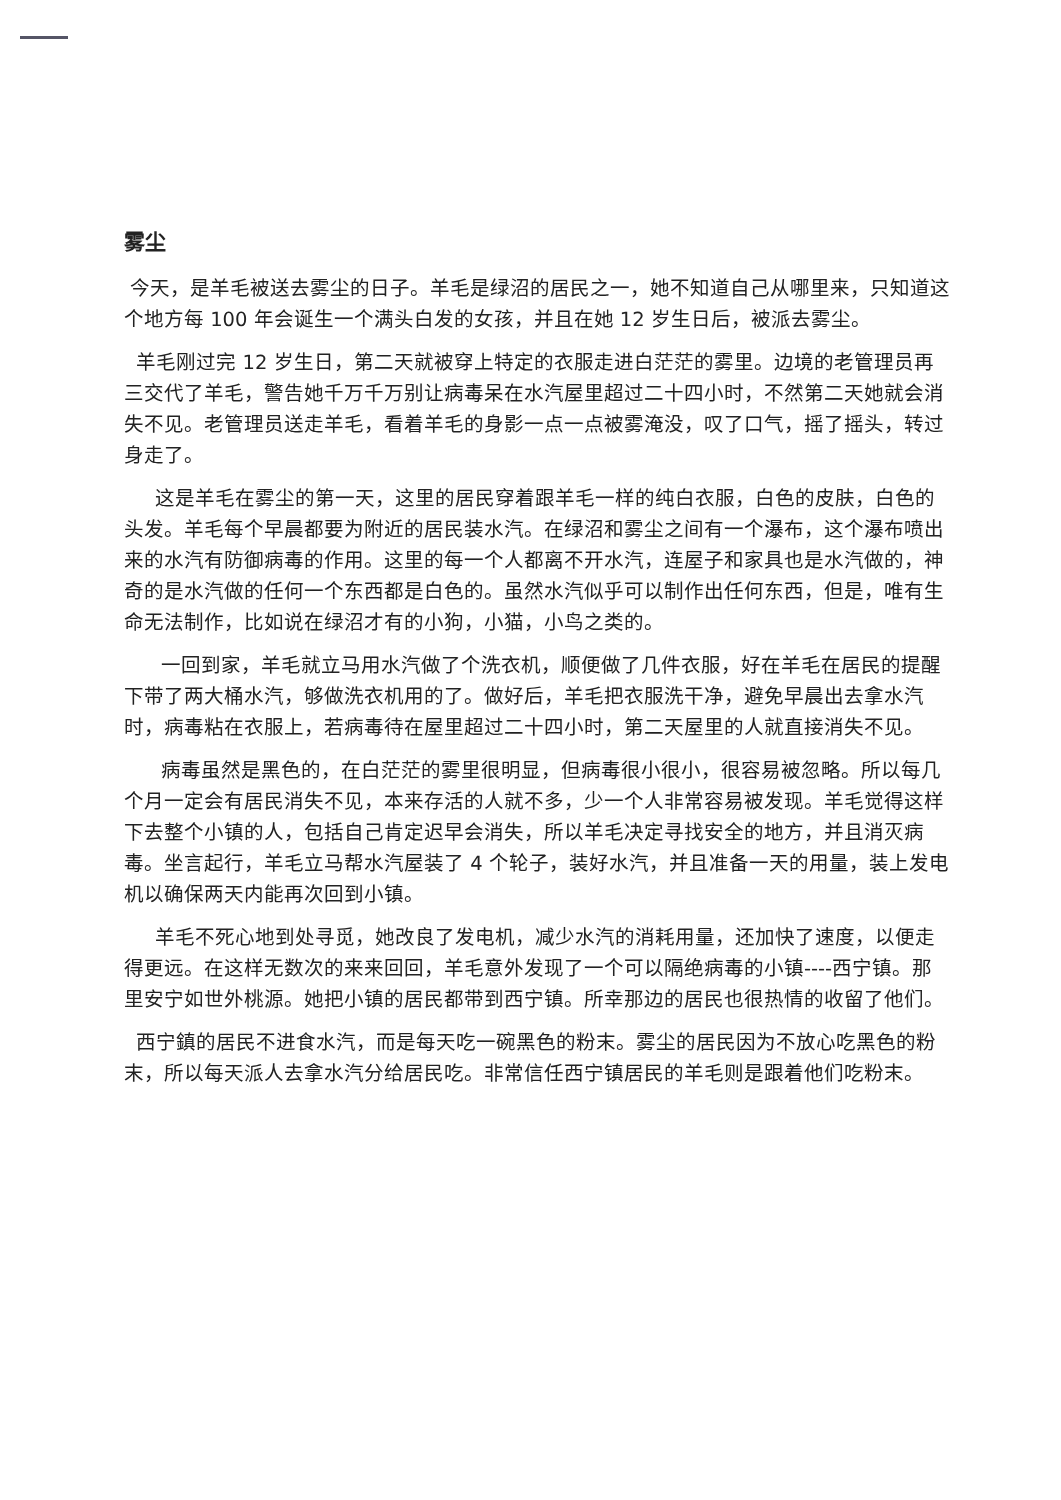雾尘
今天，是羊毛被送去雾尘的日子。羊毛是绿沼的居民之一，她不知道自己从哪里来，只知道这个地方每 100 年会诞生一个满头白发的女孩，并且在她 12 岁生日后，被派去雾尘。
羊毛刚过完 12 岁生日，第二天就被穿上特定的衣服走进白茫茫的雾里。边境的老管理员再三交代了羊毛，警告她千万千万别让病毒呆在水汽屋里超过二十四小时，不然第二天她就会消失不见。老管理员送走羊毛，看着羊毛的身影一点一点被雾淹没，叹了口气，摇了摇头，转过身走了。
这是羊毛在雾尘的第一天，这里的居民穿着跟羊毛一样的纯白衣服，白色的皮肤，白色的头发。羊毛每个早晨都要为附近的居民装水汽。在绿沼和雾尘之间有一个瀑布，这个瀑布喷出来的水汽有防御病毒的作用。这里的每一个人都离不开水汽，连屋子和家具也是水汽做的，神奇的是水汽做的任何一个东西都是白色的。虽然水汽似乎可以制作出任何东西，但是，唯有生命无法制作，比如说在绿沼才有的小狗，小猫，小鸟之类的。
一回到家，羊毛就立马用水汽做了个洗衣机，顺便做了几件衣服，好在羊毛在居民的提醒下带了两大桶水汽，够做洗衣机用的了。做好后，羊毛把衣服洗干净，避免早晨出去拿水汽时，病毒粘在衣服上，若病毒待在屋里超过二十四小时，第二天屋里的人就直接消失不见。
病毒虽然是黑色的，在白茫茫的雾里很明显，但病毒很小很小，很容易被忽略。所以每几个月一定会有居民消失不见，本来存活的人就不多，少一个人非常容易被发现。羊毛觉得这样下去整个小镇的人，包括自己肯定迟早会消失，所以羊毛决定寻找安全的地方，并且消灭病毒。坐言起行，羊毛立马帮水汽屋装了 4 个轮子，装好水汽，并且准备一天的用量，装上发电机以确保两天内能再次回到小镇。
羊毛不死心地到处寻觅，她改良了发电机，减少水汽的消耗用量，还加快了速度，以便走得更远。在这样无数次的来来回回，羊毛意外发现了一个可以隔绝病毒的小镇----西宁镇。那里安宁如世外桃源。她把小镇的居民都带到西宁镇。所幸那边的居民也很热情的收留了他们。
西宁鎮的居民不进食水汽，而是每天吃一碗黑色的粉末。雾尘的居民因为不放心吃黑色的粉末，所以每天派人去拿水汽分给居民吃。非常信任西宁镇居民的羊毛则是跟着他们吃粉末。